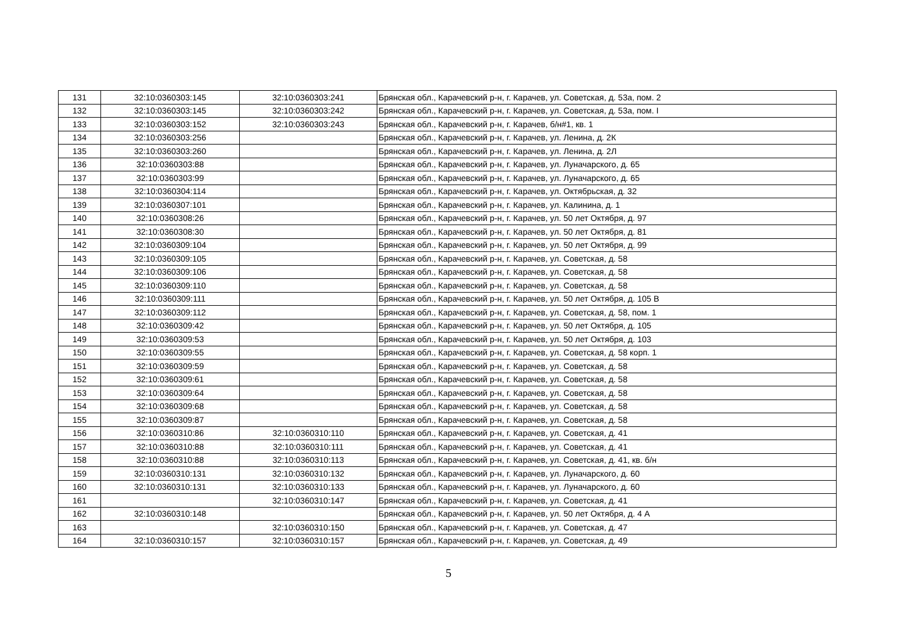| 131 | 32:10:0360303:145 | 32:10:0360303:241 | Брянская обл., Карачевский р-н, г. Карачев, ул. Советская, д. 53а, пом. 2 |
| 132 | 32:10:0360303:145 | 32:10:0360303:242 | Брянская обл., Карачевский р-н, г. Карачев, ул. Советская, д. 53а, пом. I |
| 133 | 32:10:0360303:152 | 32:10:0360303:243 | Брянская обл., Карачевский р-н, г. Карачев, б/н#1, кв. 1 |
| 134 | 32:10:0360303:256 | | Брянская обл., Карачевский р-н, г. Карачев, ул. Ленина, д. 2К |
| 135 | 32:10:0360303:260 | | Брянская обл., Карачевский р-н, г. Карачев, ул. Ленина, д. 2Л |
| 136 | 32:10:0360303:88 | | Брянская обл., Карачевский р-н, г. Карачев, ул. Луначарского, д. 65 |
| 137 | 32:10:0360303:99 | | Брянская обл., Карачевский р-н, г. Карачев, ул. Луначарского, д. 65 |
| 138 | 32:10:0360304:114 | | Брянская обл., Карачевский р-н, г. Карачев, ул. Октябрьская, д. 32 |
| 139 | 32:10:0360307:101 | | Брянская обл., Карачевский р-н, г. Карачев, ул. Калинина, д. 1 |
| 140 | 32:10:0360308:26 | | Брянская обл., Карачевский р-н, г. Карачев, ул. 50 лет Октября, д. 97 |
| 141 | 32:10:0360308:30 | | Брянская обл., Карачевский р-н, г. Карачев, ул. 50 лет Октября, д. 81 |
| 142 | 32:10:0360309:104 | | Брянская обл., Карачевский р-н, г. Карачев, ул. 50 лет Октября, д. 99 |
| 143 | 32:10:0360309:105 | | Брянская обл., Карачевский р-н, г. Карачев, ул. Советская, д. 58 |
| 144 | 32:10:0360309:106 | | Брянская обл., Карачевский р-н, г. Карачев, ул. Советская, д. 58 |
| 145 | 32:10:0360309:110 | | Брянская обл., Карачевский р-н, г. Карачев, ул. Советская, д. 58 |
| 146 | 32:10:0360309:111 | | Брянская обл., Карачевский р-н, г. Карачев, ул. 50 лет Октября, д. 105 В |
| 147 | 32:10:0360309:112 | | Брянская обл., Карачевский р-н, г. Карачев, ул. Советская, д. 58, пом. 1 |
| 148 | 32:10:0360309:42 | | Брянская обл., Карачевский р-н, г. Карачев, ул. 50 лет Октября, д. 105 |
| 149 | 32:10:0360309:53 | | Брянская обл., Карачевский р-н, г. Карачев, ул. 50 лет Октября, д. 103 |
| 150 | 32:10:0360309:55 | | Брянская обл., Карачевский р-н, г. Карачев, ул. Советская, д. 58 корп. 1 |
| 151 | 32:10:0360309:59 | | Брянская обл., Карачевский р-н, г. Карачев, ул. Советская, д. 58 |
| 152 | 32:10:0360309:61 | | Брянская обл., Карачевский р-н, г. Карачев, ул. Советская, д. 58 |
| 153 | 32:10:0360309:64 | | Брянская обл., Карачевский р-н, г. Карачев, ул. Советская, д. 58 |
| 154 | 32:10:0360309:68 | | Брянская обл., Карачевский р-н, г. Карачев, ул. Советская, д. 58 |
| 155 | 32:10:0360309:87 | | Брянская обл., Карачевский р-н, г. Карачев, ул. Советская, д. 58 |
| 156 | 32:10:0360310:86 | 32:10:0360310:110 | Брянская обл., Карачевский р-н, г. Карачев, ул. Советская, д. 41 |
| 157 | 32:10:0360310:88 | 32:10:0360310:111 | Брянская обл., Карачевский р-н, г. Карачев, ул. Советская, д. 41 |
| 158 | 32:10:0360310:88 | 32:10:0360310:113 | Брянская обл., Карачевский р-н, г. Карачев, ул. Советская, д. 41, кв. б/н |
| 159 | 32:10:0360310:131 | 32:10:0360310:132 | Брянская обл., Карачевский р-н, г. Карачев, ул. Луначарского, д. 60 |
| 160 | 32:10:0360310:131 | 32:10:0360310:133 | Брянская обл., Карачевский р-н, г. Карачев, ул. Луначарского, д. 60 |
| 161 | | 32:10:0360310:147 | Брянская обл., Карачевский р-н, г. Карачев, ул. Советская, д. 41 |
| 162 | 32:10:0360310:148 | | Брянская обл., Карачевский р-н, г. Карачев, ул. 50 лет Октября, д. 4 А |
| 163 | | 32:10:0360310:150 | Брянская обл., Карачевский р-н, г. Карачев, ул. Советская, д. 47 |
| 164 | 32:10:0360310:157 | 32:10:0360310:157 | Брянская обл., Карачевский р-н, г. Карачев, ул. Советская, д. 49 |
5